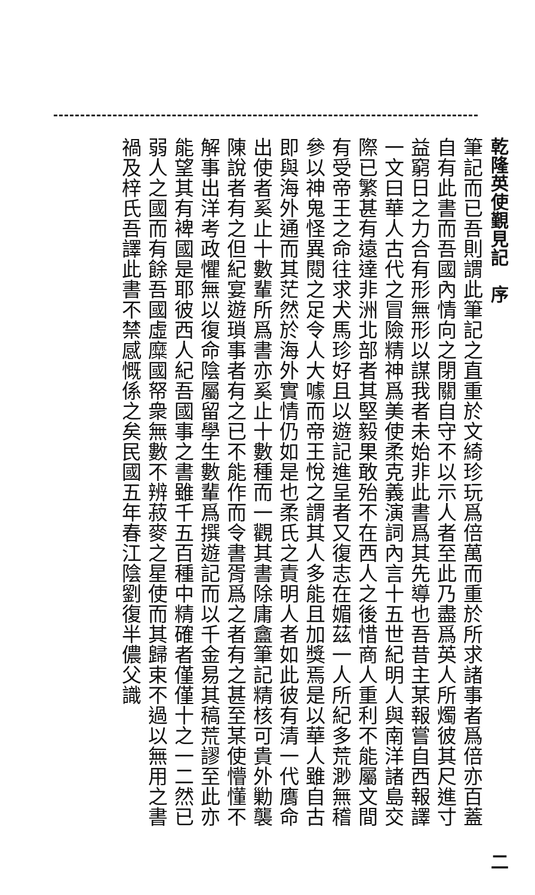乾隆英使覲見記　序 二
筆記而已吾則謂此筆記之直重於文綺珍玩爲倍萬而重於所求諸事者爲倍亦百蓋
自有此書而吾國內情向之閉關自守不以示人者至此乃盡爲英人所燭彼其尺進寸
益窮日之力合有形無形以謀我者未始非此書爲其先導也吾昔主某報嘗自西報譯
一文曰華人古代之冒險精神爲美使柔克義演詞內言十五世紀明人與南洋諸島交
際已繁甚有遠達非洲北部者其堅毅果敢殆不在西人之後惜商人重利不能屬文間
有受帝王之命往求犬馬珍好且以遊記進呈者又復志在媚茲一人所紀多荒渺無稽
參以神鬼怪異閱之足令人大噱而帝王悅之謂其人多能且加獎焉是以華人雖自古
即與海外通而其茫然於海外實情仍如是也柔氏之責明人者如此彼有清一代膺命
出使者奚止十數輩所爲書亦奚止十數種而一觀其書除庸盦筆記精核可貴外勦襲
陳說者有之但紀宴遊瑣事者有之已不能作而令書胥爲之者有之甚至某使懵懂不
解事出洋考政懼無以復命陰屬留學生數輩爲撰遊記而以千金易其稿荒謬至此亦
能望其有裨國是耶彼西人紀吾國事之書雖千五百種中精確者僅僅十之一二然已
弱人之國而有餘吾國虛糜國帑衆無數不辨菽麥之星使而其歸束不過以無用之書
禍及梓氏吾譯此書不禁感慨係之矣民國五年春江陰劉復半儂父識